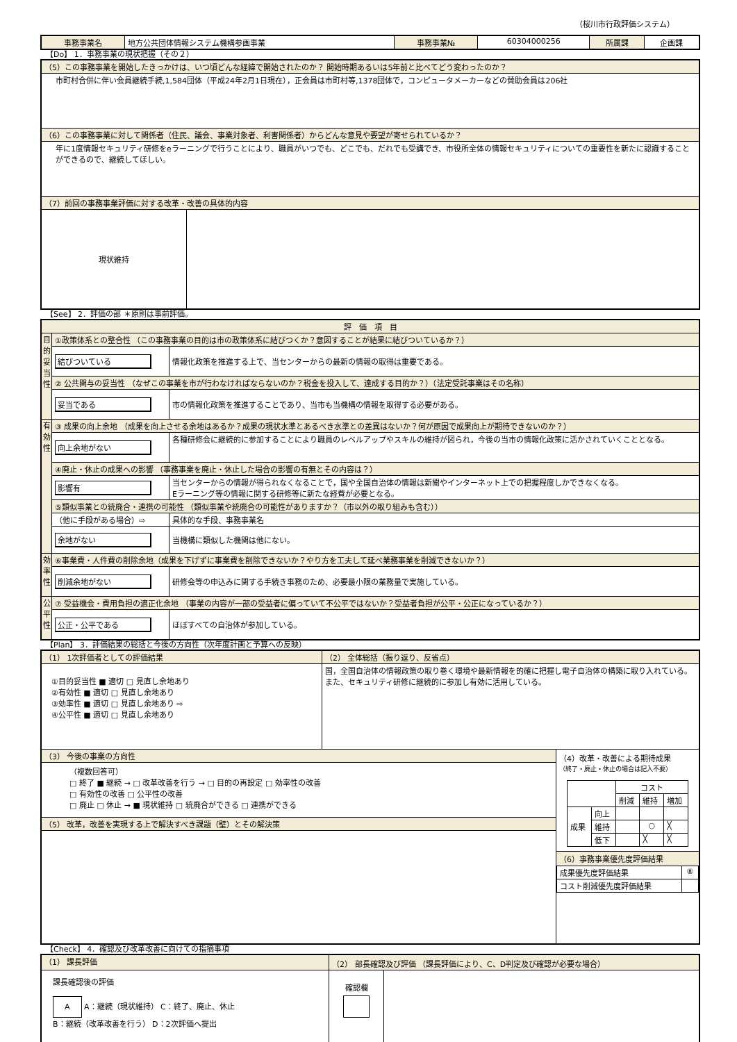（桜川市行政評価システム）
| 事務事業名 | 地方公共団体情報システム機構参画事業 | 事務事業№ | 60304000256 | 所属課 | 企画課 |
【Do】 1．事務事業の現状把握（その２）
| （5）この事務事業を開始したきっかけは、いつ頃どんな経緯で開始されたのか？ 開始時期あるいは5年前と比べてどう変わったのか？ | |
| 市町村合併に伴い会員継続手続,1,584団体（平成24年2月1日現在），正会員は市町村等,1378団体で，コンピュータメーカーなどの賛助会員は206社 | |
| （6）この事務事業に対して関係者（住民、議会、事業対象者、利害関係者）からどんな意見や要望が寄せられているか？ | |
| 年に1度情報セキュリティ研修をeラーニングで行うことにより、職員がいつでも、どこでも、だれでも受講でき、市役所全体の情報セキュリティについての重要性を新たに認識することができるので、継続してほしい。 | |
| （7）前回の事務事業評価に対する改革・改善の具体的内容 | |
| 現状維持 | |
【See】 2．評価の部 ＊原則は事前評価。
| 評 価 項 目 | | |
| 目的妥当性 | ①政策体系との整合性 （この事務事業の目的は市の政策体系に結びつくか？意図することが結果に結びついているか？） | |
| | 結びついている | 情報化政策を推進する上で、当センターからの最新の情報の取得は重要である。 |
| | ② 公共関与の妥当性 （なぜこの事業を市が行わなければならないのか？税金を投入して、達成する目的か？）（法定受託事業はその名称） | |
| | 妥当である | 市の情報化政策を推進することであり、当市も当機構の情報を取得する必要がある。 |
| 有効性 | ③ 成果の向上余地 （成果を向上させる余地はあるか？成果の現状水準とあるべき水準との差異はないか？何が原因で成果向上が期待できないのか？） | |
| | 向上余地がない | 各種研修会に継続的に参加することにより職員のレベルアップやスキルの維持が図られ，今後の当市の情報化政策に活かされていくこととなる。 |
| | ④廃止・休止の成果への影響 （事務事業を廃止・休止した場合の影響の有無とその内容は？） | |
| | 影響有 | 当センターからの情報が得られなくなることで，国や全国自治体の情報は新聞やインターネット上での把握程度しかできなくなる。 Eラーニング等の情報に関する研修等に新たな経費が必要となる。 |
| | ⑤類似事業との統廃合・連携の可能性 （類似事業や統廃合の可能性がありますか？（市以外の取り組みも含む）） | |
| | （他に手段がある場合）⇨ | 具体的な手段、事務事業名 |
| | 余地がない | 当機構に類似した機関は他にない。 |
| 効率性 | ⑥事業費・人件費の削除余地（成果を下げずに事業費を削除できないか？やり方を工夫して延べ業務事業を削減できないか？） | |
| | 削減余地がない | 研修会等の申込みに関する手続き事務のため、必要最小限の業務量で実施している。 |
| 公平性 | ⑦ 受益機会・費用負担の適正化余地 （事業の内容が一部の受益者に偏っていて不公平ではないか？受益者負担が公平・公正になっているか？） | |
| | 公正・公平である | ほぼすべての自治体が参加している。 |
【Plan】 3．評価結果の総括と今後の方向性（次年度計画と予算への反映）
| （1） 1次評価者としての評価結果 | （2） 全体総括（振り返り、反省点） | |
| ①目的妥当性 ■ 適切 □ 見直し余地あり ②有効性 ■ 適切 □ 見直し余地あり ③効率性 ■ 適切 □ 見直し余地あり ⇨ ④公平性 ■ 適切 □ 見直し余地あり | 国，全国自治体の情報政策の取り巻く環境や最新情報を的確に把握し電子自治体の構築に取り入れている。 また、セキュリティ研修に継続的に参加し有効に活用している。 | |
| （3） 今後の事業の方向性 | | （4）改革・改善による期待成果 （終了・廃止・休止の場合は記入不要） / / / コスト / / / / / / 削減 / 維持 / 増加 / / 成果 / 向上 / / / / / / 維持 / / ○ / ╳ / / / 低下 / / ╳ / ╳ / （6）事務事業優先度評価結果 / 成果優先度評価結果 / ⑧ / / コスト削減優先度評価結果 / / |
| （複数回答可） □ 終了 ■ 継続 → □ 改革改善を行う → □ 目的の再設定 □ 効率性の改善 □ 有効性の改善 □ 公平性の改善 □ 廃止 □ 休止 → ■ 現状維持 □ 統廃合ができる □ 連携ができる | | |
| （5） 改革，改善を実現する上で解決すべき課題（壁）とその解決策 | | |
【Check】 4．確認及び改革改善に向けての指摘事項
| （1） 課長評価 | （2） 部長確認及び評価 （課長評価により、C、D判定及び確認が必要な場合） | |
| 課長確認後の評価 A A：継続（現状維持） C：終了、廃止、休止 B：継続（改革改善を行う） D：2次評価へ提出 | 確認欄 | |